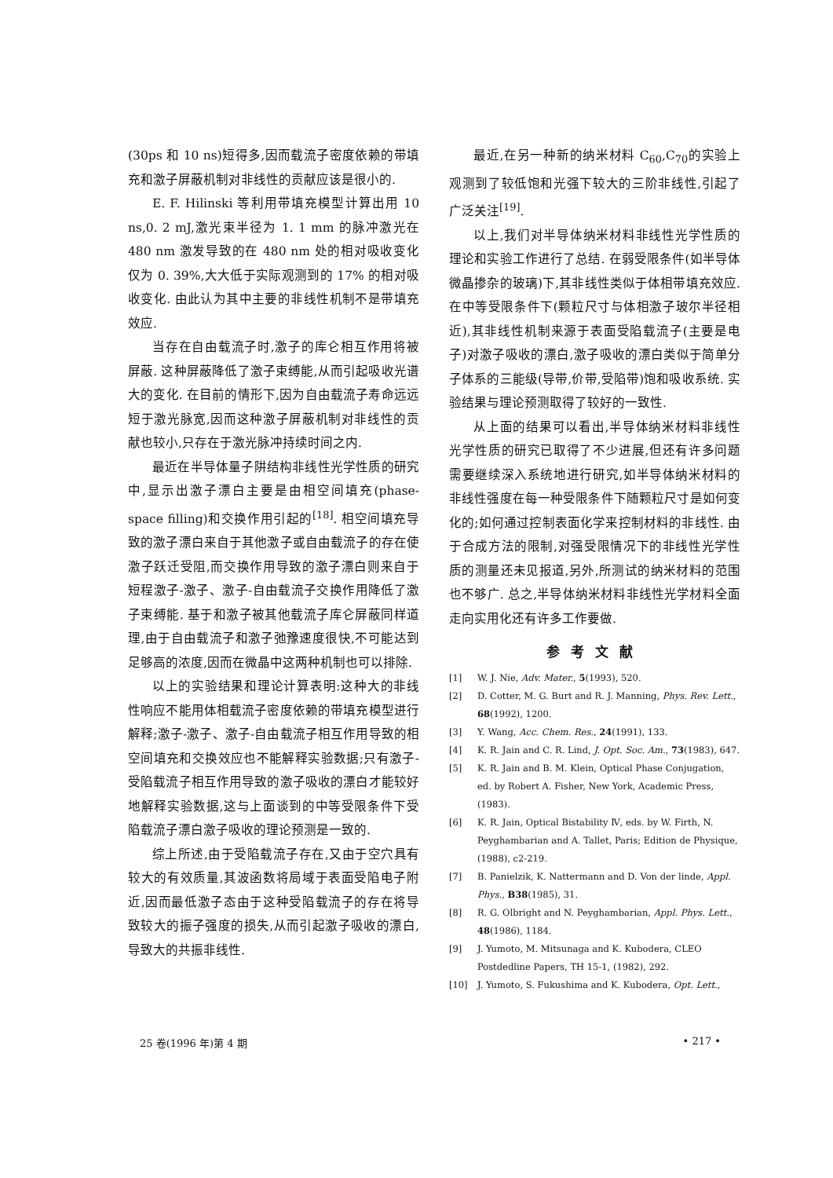(30ps 和 10 ns)短得多,因而载流子密度依赖的带填充和激子屏蔽机制对非线性的贡献应该是很小的.
E. F. Hilinski 等利用带填充模型计算出用 10 ns,0. 2 mJ,激光束半径为 1. 1 mm 的脉冲激光在 480 nm 激发导致的在 480 nm 处的相对吸收变化仅为 0. 39%,大大低于实际观测到的 17% 的相对吸收变化. 由此认为其中主要的非线性机制不是带填充效应.
当存在自由载流子时,激子的库仑相互作用将被屏蔽. 这种屏蔽降低了激子束缚能,从而引起吸收光谱大的变化. 在目前的情形下,因为自由载流子寿命远远短于激光脉宽,因而这种激子屏蔽机制对非线性的贡献也较小,只存在于激光脉冲持续时间之内.
最近在半导体量子阱结构非线性光学性质的研究中,显示出激子漂白主要是由相空间填充(phase-space filling)和交换作用引起的<sup>[18]</sup>. 相空间填充导致的激子漂白来自于其他激子或自由载流子的存在使激子跃迁受阻,而交换作用导致的激子漂白则来自于短程激子-激子、激子-自由载流子交换作用降低了激子束缚能. 基于和激子被其他载流子库仑屏蔽同样道理,由于自由载流子和激子弛豫速度很快,不可能达到足够高的浓度,因而在微晶中这两种机制也可以排除.
以上的实验结果和理论计算表明:这种大的非线性响应不能用体相载流子密度依赖的带填充模型进行解释;激子-激子、激子-自由载流子相互作用导致的相空间填充和交换效应也不能解释实验数据;只有激子-受陷载流子相互作用导致的激子吸收的漂白才能较好地解释实验数据,这与上面谈到的中等受限条件下受陷载流子漂白激子吸收的理论预测是一致的.
综上所述,由于受陷载流子存在,又由于空穴具有较大的有效质量,其波函数将局域于表面受陷电子附近,因而最低激子态由于这种受陷载流子的存在将导致较大的振子强度的损失,从而引起激子吸收的漂白,导致大的共振非线性.
最近,在另一种新的纳米材料 C<sub>60</sub>,C<sub>70</sub>的实验上观测到了较低饱和光强下较大的三阶非线性,引起了广泛关注<sup>[19]</sup>.
以上,我们对半导体纳米材料非线性光学性质的理论和实验工作进行了总结. 在弱受限条件(如半导体微晶掺杂的玻璃)下,其非线性类似于体相带填充效应. 在中等受限条件下(颗粒尺寸与体相激子玻尔半径相近),其非线性机制来源于表面受陷载流子(主要是电子)对激子吸收的漂白,激子吸收的漂白类似于简单分子体系的三能级(导带,价带,受陷带)饱和吸收系统. 实验结果与理论预测取得了较好的一致性.
从上面的结果可以看出,半导体纳米材料非线性光学性质的研究已取得了不少进展,但还有许多问题需要继续深入系统地进行研究,如半导体纳米材料的非线性强度在每一种受限条件下随颗粒尺寸是如何变化的;如何通过控制表面化学来控制材料的非线性. 由于合成方法的限制,对强受限情况下的非线性光学性质的测量还未见报道,另外,所测试的纳米材料的范围也不够广. 总之,半导体纳米材料非线性光学材料全面走向实用化还有许多工作要做.
参考文献
[1] W. J. Nie, Adv. Mater., 5(1993), 520.
[2] D. Cotter, M. G. Burt and R. J. Manning, Phys. Rev. Lett., 68(1992), 1200.
[3] Y. Wang, Acc. Chem. Res., 24(1991), 133.
[4] K. R. Jain and C. R. Lind, J. Opt. Soc. Am., 73(1983), 647.
[5] K. R. Jain and B. M. Klein, Optical Phase Conjugation, ed. by Robert A. Fisher, New York, Academic Press, (1983).
[6] K. R. Jain, Optical Bistability Ⅳ, eds. by W. Firth, N. Peyghambarian and A. Tallet, Paris; Edition de Physique, (1988), c2-219.
[7] B. Panielzik, K. Nattermann and D. Von der linde, Appl. Phys., B38(1985), 31.
[8] R. G. Olbright and N. Peyghambarian, Appl. Phys. Lett., 48(1986), 1184.
[9] J. Yumoto, M. Mitsunaga and K. Kubodera, CLEO Postdedline Papers, TH 15-1, (1982), 292.
[10] J. Yumoto, S. Fukushima and K. Kubodera, Opt. Lett.,
25 卷(1996 年)第 4 期 • 217 •